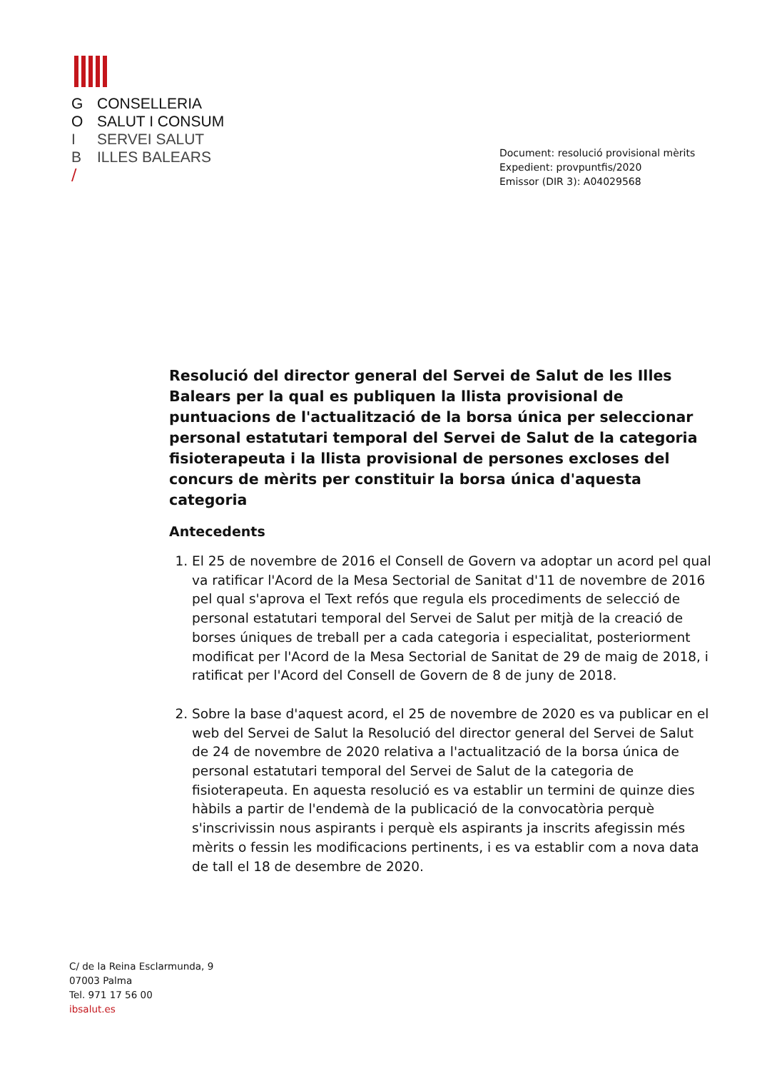G CONSELLERIA
O SALUT I CONSUM
I SERVEI SALUT
B ILLES BALEARS
/
Document: resolució provisional mèrits
Expedient: provpuntfis/2020
Emissor (DIR 3): A04029568
Resolució del director general del Servei de Salut de les Illes Balears per la qual es publiquen la llista provisional de puntuacions de l'actualització de la borsa única per seleccionar personal estatutari temporal del Servei de Salut de la categoria fisioterapeuta i la llista provisional de persones excloses del concurs de mèrits per constituir la borsa única d'aquesta categoria
Antecedents
1. El 25 de novembre de 2016 el Consell de Govern va adoptar un acord pel qual va ratificar l'Acord de la Mesa Sectorial de Sanitat d'11 de novembre de 2016 pel qual s'aprova el Text refós que regula els procediments de selecció de personal estatutari temporal del Servei de Salut per mitjà de la creació de borses úniques de treball per a cada categoria i especialitat, posteriorment modificat per l'Acord de la Mesa Sectorial de Sanitat de 29 de maig de 2018, i ratificat per l'Acord del Consell de Govern de 8 de juny de 2018.
2. Sobre la base d'aquest acord, el 25 de novembre de 2020 es va publicar en el web del Servei de Salut la Resolució del director general del Servei de Salut de 24 de novembre de 2020 relativa a l'actualització de la borsa única de personal estatutari temporal del Servei de Salut de la categoria de fisioterapeuta. En aquesta resolució es va establir un termini de quinze dies hàbils a partir de l'endemà de la publicació de la convocatòria perquè s'inscrivissin nous aspirants i perquè els aspirants ja inscrits afegissin més mèrits o fessin les modificacions pertinents, i es va establir com a nova data de tall el 18 de desembre de 2020.
C/ de la Reina Esclarmunda, 9
07003 Palma
Tel. 971 17 56 00
ibsalut.es